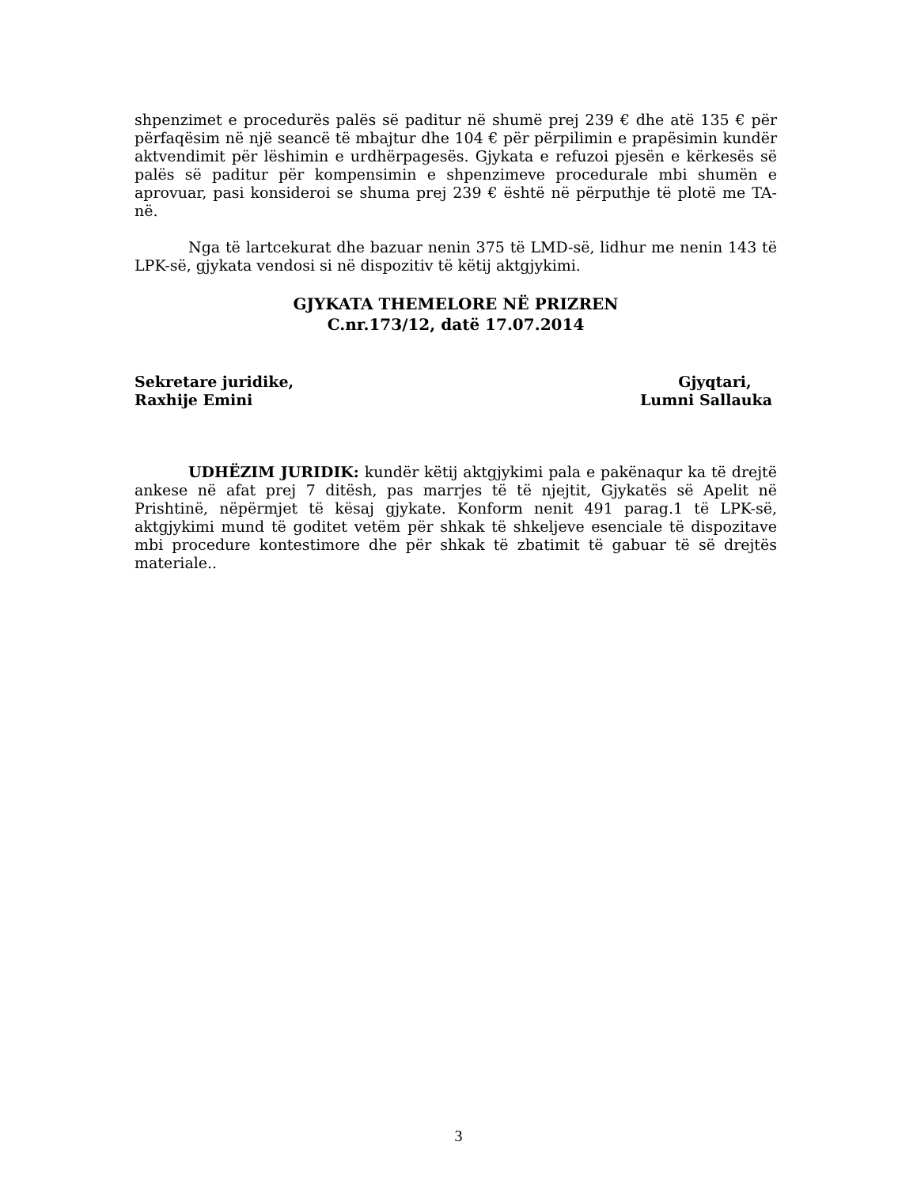shpenzimet e procedurës palës së paditur në shumë prej 239 € dhe atë 135 € për përfaqësim në një seancë të mbajtur dhe 104 € për përpilimin e prapësimin kundër aktvendimit për lëshimin e urdhërpagesës. Gjykata e refuzoi pjesën e kërkesës së palës së paditur për kompensimin e shpenzimeve procedurale mbi shumën e aprovuar, pasi konsideroi se shuma prej 239 € është në përputhje të plotë me TA-në.
Nga të lartcekurat dhe bazuar nenin 375 të LMD-së, lidhur me nenin 143 të LPK-së, gjykata vendosi si në dispozitiv të këtij aktgjykimi.
GJYKATA THEMELORE NË PRIZREN
C.nr.173/12, datë 17.07.2014
Sekretare juridike,
Raxhije Emini
Gjyqtari,
Lumni Sallauka
UDHËZIM JURIDIK: kundër këtij aktgjykimi pala e pakënaqur ka të drejtë ankese në afat prej 7 ditësh, pas marrjes të të njejtit, Gjykatës së Apelit në Prishtinë, nëpërmjet të kësaj gjykate. Konform nenit 491 parag.1 të LPK-së, aktgjykimi mund të goditet vetëm për shkak të shkeljeve esenciale të dispozitave mbi procedure kontestimore dhe për shkak të zbatimit të gabuar të së drejtës materiale..
3